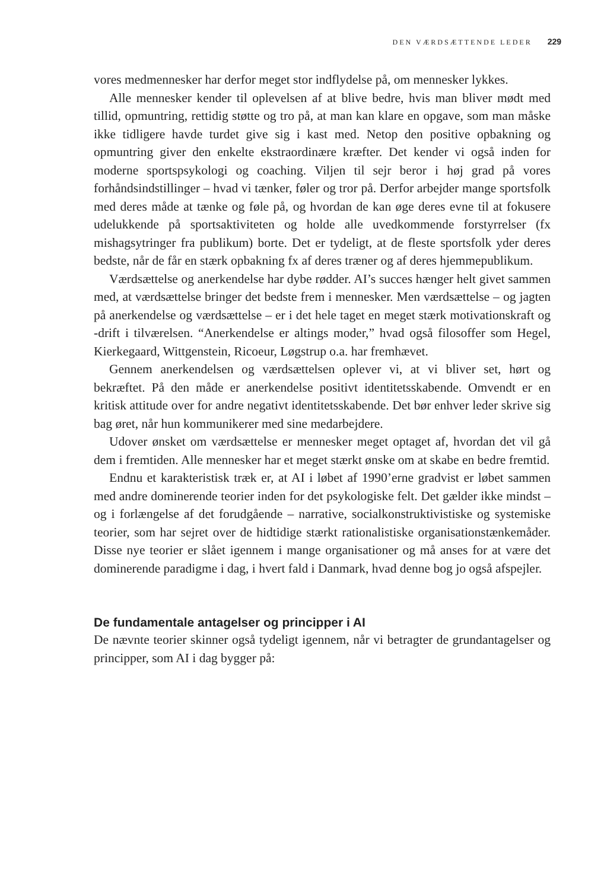DEN VÆRDSÆTTENDE LEDER 229
vores medmennesker har derfor meget stor indflydelse på, om mennesker lykkes.
Alle mennesker kender til oplevelsen af at blive bedre, hvis man bliver mødt med tillid, opmuntring, rettidig støtte og tro på, at man kan klare en opgave, som man måske ikke tidligere havde turdet give sig i kast med. Netop den positive opbakning og opmuntring giver den enkelte ekstraordinære kræfter. Det kender vi også inden for moderne sportspsykologi og coaching. Viljen til sejr beror i høj grad på vores forhåndsindstillinger – hvad vi tænker, føler og tror på. Derfor arbejder mange sportsfolk med deres måde at tænke og føle på, og hvordan de kan øge deres evne til at fokusere udelukkende på sportsaktiviteten og holde alle uvedkommende forstyrrelser (fx mishagsytringer fra publikum) borte. Det er tydeligt, at de fleste sportsfolk yder deres bedste, når de får en stærk opbakning fx af deres træner og af deres hjemmepublikum.
Værdsættelse og anerkendelse har dybe rødder. AI’s succes hænger helt givet sammen med, at værdsættelse bringer det bedste frem i mennesker. Men værdsættelse – og jagten på anerkendelse og værdsættelse – er i det hele taget en meget stærk motivationskraft og -drift i tilværelsen. “Anerkendelse er altings moder,” hvad også filosoffer som Hegel, Kierkegaard, Wittgenstein, Ricoeur, Løgstrup o.a. har fremhævet.
Gennem anerkendelsen og værdsættelsen oplever vi, at vi bliver set, hørt og bekræftet. På den måde er anerkendelse positivt identitetsskabende. Omvendt er en kritisk attitude over for andre negativt identitetsskabende. Det bør enhver leder skrive sig bag øret, når hun kommunikerer med sine medarbejdere.
Udover ønsket om værdsættelse er mennesker meget optaget af, hvordan det vil gå dem i fremtiden. Alle mennesker har et meget stærkt ønske om at skabe en bedre fremtid.
Endnu et karakteristisk træk er, at AI i løbet af 1990’erne gradvist er løbet sammen med andre dominerende teorier inden for det psykologiske felt. Det gælder ikke mindst – og i forlængelse af det forudgående – narrative, socialkonstruktivistiske og systemiske teorier, som har sejret over de hidtidige stærkt rationalistiske organisationstænkemåder. Disse nye teorier er slået igennem i mange organisationer og må anses for at være det dominerende paradigme i dag, i hvert fald i Danmark, hvad denne bog jo også afspejler.
De fundamentale antagelser og principper i AI
De nævnte teorier skinner også tydeligt igennem, når vi betragter de grundantagelser og principper, som AI i dag bygger på: